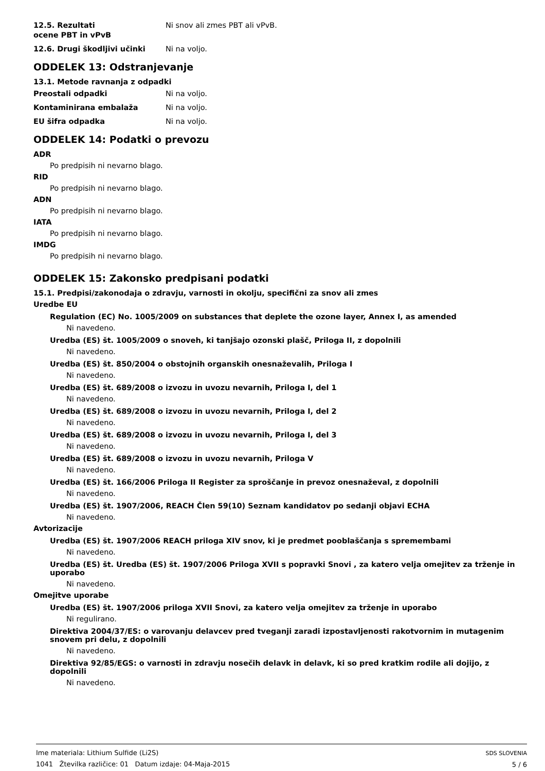12.5. Rezultati
ocene PBT in vPvB
Ni snov ali zmes PBT ali vPvB.
12.6. Drugi škodljivi učinki Ni na voljo.
ODDELEK 13: Odstranjevanje
13.1. Metode ravnanja z odpadki
Preostali odpadki Ni na voljo.
Kontaminirana embalaža Ni na voljo.
EU šifra odpadka Ni na voljo.
ODDELEK 14: Podatki o prevozu
ADR
Po predpisih ni nevarno blago.
RID
Po predpisih ni nevarno blago.
ADN
Po predpisih ni nevarno blago.
IATA
Po predpisih ni nevarno blago.
IMDG
Po predpisih ni nevarno blago.
ODDELEK 15: Zakonsko predpisani podatki
15.1. Predpisi/zakonodaja o zdravju, varnosti in okolju, specifični za snov ali zmes
Uredbe EU
Regulation (EC) No. 1005/2009 on substances that deplete the ozone layer, Annex I, as amended
Ni navedeno.
Uredba (ES) št. 1005/2009 o snoveh, ki tanjšajo ozonski plašč, Priloga II, z dopolnili
Ni navedeno.
Uredba (ES) št. 850/2004 o obstojnih organskih onesnaževalih, Priloga I
Ni navedeno.
Uredba (ES) št. 689/2008 o izvozu in uvozu nevarnih, Priloga I, del 1
Ni navedeno.
Uredba (ES) št. 689/2008 o izvozu in uvozu nevarnih, Priloga I, del 2
Ni navedeno.
Uredba (ES) št. 689/2008 o izvozu in uvozu nevarnih, Priloga I, del 3
Ni navedeno.
Uredba (ES) št. 689/2008 o izvozu in uvozu nevarnih, Priloga V
Ni navedeno.
Uredba (ES) št. 166/2006 Priloga II Register za sproščanje in prevoz onesnaževal, z dopolnili
Ni navedeno.
Uredba (ES) št. 1907/2006, REACH Člen 59(10) Seznam kandidatov po sedanji objavi ECHA
Ni navedeno.
Avtorizacije
Uredba (ES) št. 1907/2006 REACH priloga XIV snov, ki je predmet pooblaščanja s spremembami
Ni navedeno.
Uredba (ES) št. Uredba (ES) št. 1907/2006 Priloga XVII s popravki Snovi , za katero velja omejitev za trženje in uporabo
Ni navedeno.
Omejitve uporabe
Uredba (ES) št. 1907/2006 priloga XVII Snovi, za katero velja omejitev za trženje in uporabo
Ni regulirano.
Direktiva 2004/37/ES: o varovanju delavcev pred tveganji zaradi izpostavljenosti rakotvornim in mutagenim snovem pri delu, z dopolnili
Ni navedeno.
Direktiva 92/85/EGS: o varnosti in zdravju nosečih delavk in delavk, ki so pred kratkim rodile ali dojijo, z dopolnili
Ni navedeno.
Ime materiala: Lithium Sulfide (Li2S)
1041 Žtevilka različice: 01 Datum izdaje: 04-Maja-2015
SDS SLOVENIA
5 / 6